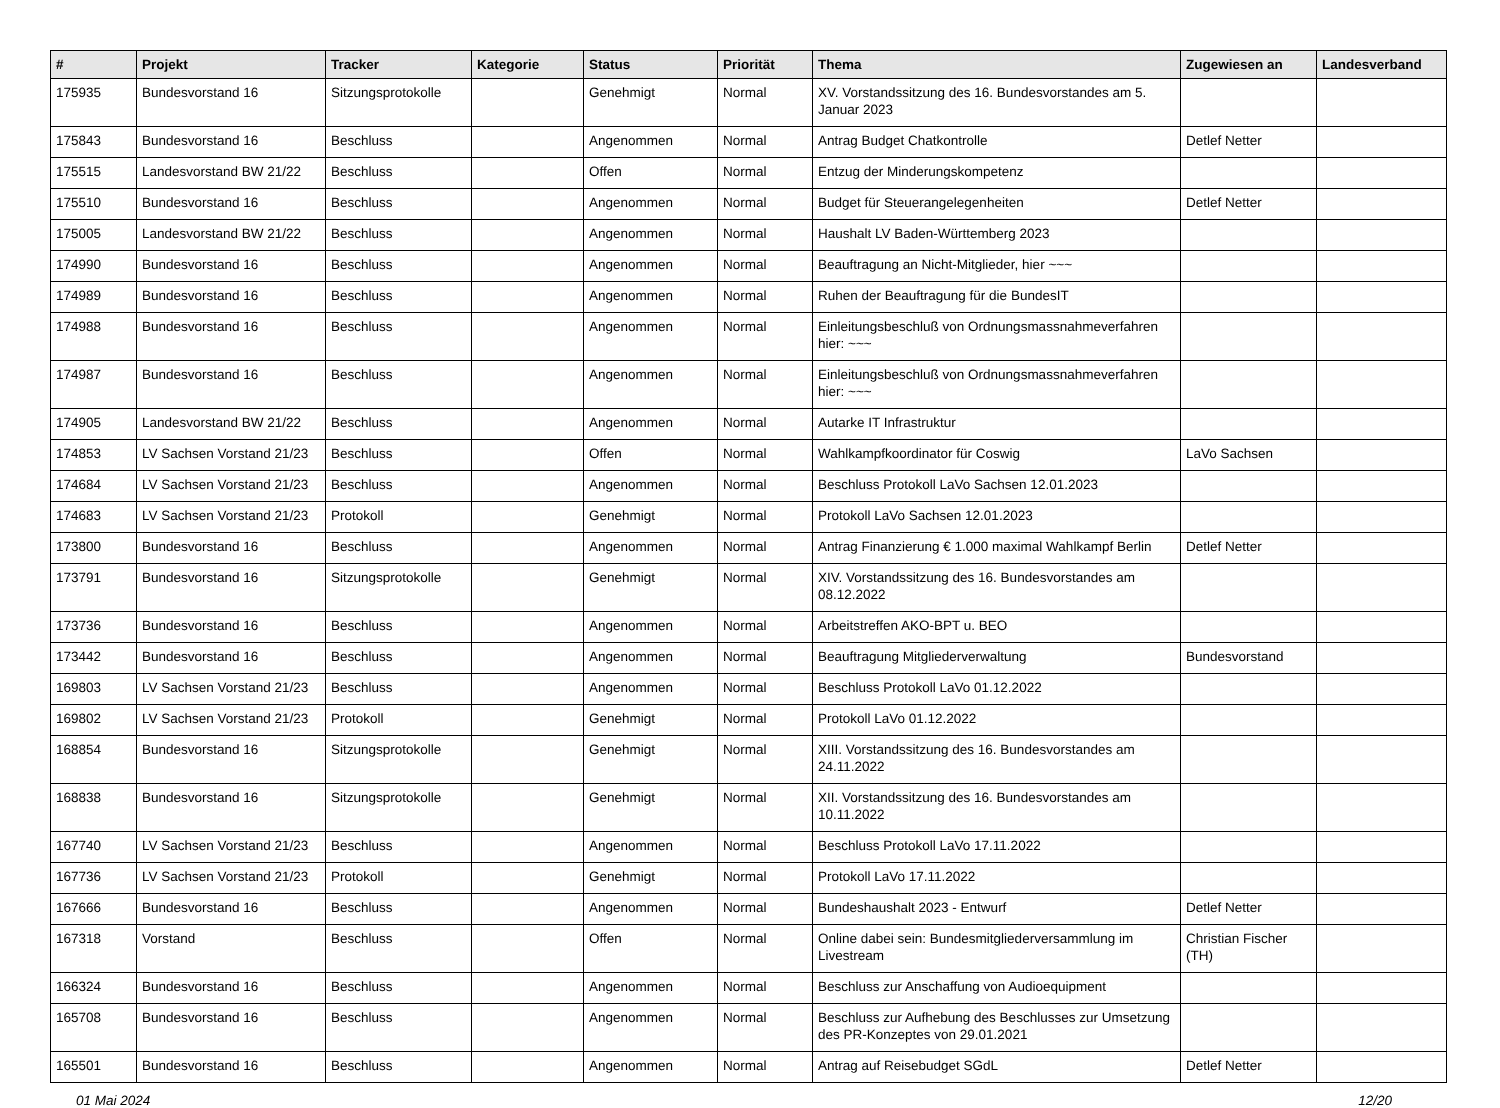| # | Projekt | Tracker | Kategorie | Status | Priorität | Thema | Zugewiesen an | Landesverband |
| --- | --- | --- | --- | --- | --- | --- | --- | --- |
| 175935 | Bundesvorstand 16 | Sitzungsprotokolle | | Genehmigt | Normal | XV. Vorstandssitzung des 16. Bundesvorstandes am 5. Januar 2023 | | |
| 175843 | Bundesvorstand 16 | Beschluss | | Angenommen | Normal | Antrag Budget Chatkontrolle | Detlef Netter | |
| 175515 | Landesvorstand BW 21/22 | Beschluss | | Offen | Normal | Entzug der Minderungskompetenz | | |
| 175510 | Bundesvorstand 16 | Beschluss | | Angenommen | Normal | Budget für Steuerangelegenheiten | Detlef Netter | |
| 175005 | Landesvorstand BW 21/22 | Beschluss | | Angenommen | Normal | Haushalt LV Baden-Württemberg 2023 | | |
| 174990 | Bundesvorstand 16 | Beschluss | | Angenommen | Normal | Beauftragung an Nicht-Mitglieder, hier ~~~ | | |
| 174989 | Bundesvorstand 16 | Beschluss | | Angenommen | Normal | Ruhen der Beauftragung für die BundesIT | | |
| 174988 | Bundesvorstand 16 | Beschluss | | Angenommen | Normal | Einleitungsbeschluß von Ordnungsmassnahmeverfahren hier: ~~~ | | |
| 174987 | Bundesvorstand 16 | Beschluss | | Angenommen | Normal | Einleitungsbeschluß von Ordnungsmassnahmeverfahren hier: ~~~ | | |
| 174905 | Landesvorstand BW 21/22 | Beschluss | | Angenommen | Normal | Autarke IT Infrastruktur | | |
| 174853 | LV Sachsen Vorstand 21/23 | Beschluss | | Offen | Normal | Wahlkampfkoordinator für Coswig | LaVo Sachsen | |
| 174684 | LV Sachsen Vorstand 21/23 | Beschluss | | Angenommen | Normal | Beschluss Protokoll LaVo Sachsen 12.01.2023 | | |
| 174683 | LV Sachsen Vorstand 21/23 | Protokoll | | Genehmigt | Normal | Protokoll LaVo Sachsen 12.01.2023 | | |
| 173800 | Bundesvorstand 16 | Beschluss | | Angenommen | Normal | Antrag Finanzierung € 1.000 maximal Wahlkampf Berlin | Detlef Netter | |
| 173791 | Bundesvorstand 16 | Sitzungsprotokolle | | Genehmigt | Normal | XIV. Vorstandssitzung des 16. Bundesvorstandes am 08.12.2022 | | |
| 173736 | Bundesvorstand 16 | Beschluss | | Angenommen | Normal | Arbeitstreffen AKO-BPT u. BEO | | |
| 173442 | Bundesvorstand 16 | Beschluss | | Angenommen | Normal | Beauftragung Mitgliederverwaltung | Bundesvorstand | |
| 169803 | LV Sachsen Vorstand 21/23 | Beschluss | | Angenommen | Normal | Beschluss Protokoll LaVo 01.12.2022 | | |
| 169802 | LV Sachsen Vorstand 21/23 | Protokoll | | Genehmigt | Normal | Protokoll LaVo 01.12.2022 | | |
| 168854 | Bundesvorstand 16 | Sitzungsprotokolle | | Genehmigt | Normal | XIII. Vorstandssitzung des 16. Bundesvorstandes am 24.11.2022 | | |
| 168838 | Bundesvorstand 16 | Sitzungsprotokolle | | Genehmigt | Normal | XII. Vorstandssitzung des 16. Bundesvorstandes am 10.11.2022 | | |
| 167740 | LV Sachsen Vorstand 21/23 | Beschluss | | Angenommen | Normal | Beschluss Protokoll LaVo 17.11.2022 | | |
| 167736 | LV Sachsen Vorstand 21/23 | Protokoll | | Genehmigt | Normal | Protokoll LaVo 17.11.2022 | | |
| 167666 | Bundesvorstand 16 | Beschluss | | Angenommen | Normal | Bundeshaushalt 2023 - Entwurf | Detlef Netter | |
| 167318 | Vorstand | Beschluss | | Offen | Normal | Online dabei sein: Bundesmitgliederversammlung im Livestream | Christian Fischer (TH) | |
| 166324 | Bundesvorstand 16 | Beschluss | | Angenommen | Normal | Beschluss zur Anschaffung von Audioequipment | | |
| 165708 | Bundesvorstand 16 | Beschluss | | Angenommen | Normal | Beschluss zur Aufhebung des Beschlusses zur Umsetzung des PR-Konzeptes von 29.01.2021 | | |
| 165501 | Bundesvorstand 16 | Beschluss | | Angenommen | Normal | Antrag auf Reisebudget SGdL | Detlef Netter | |
01 Mai 2024 12/20